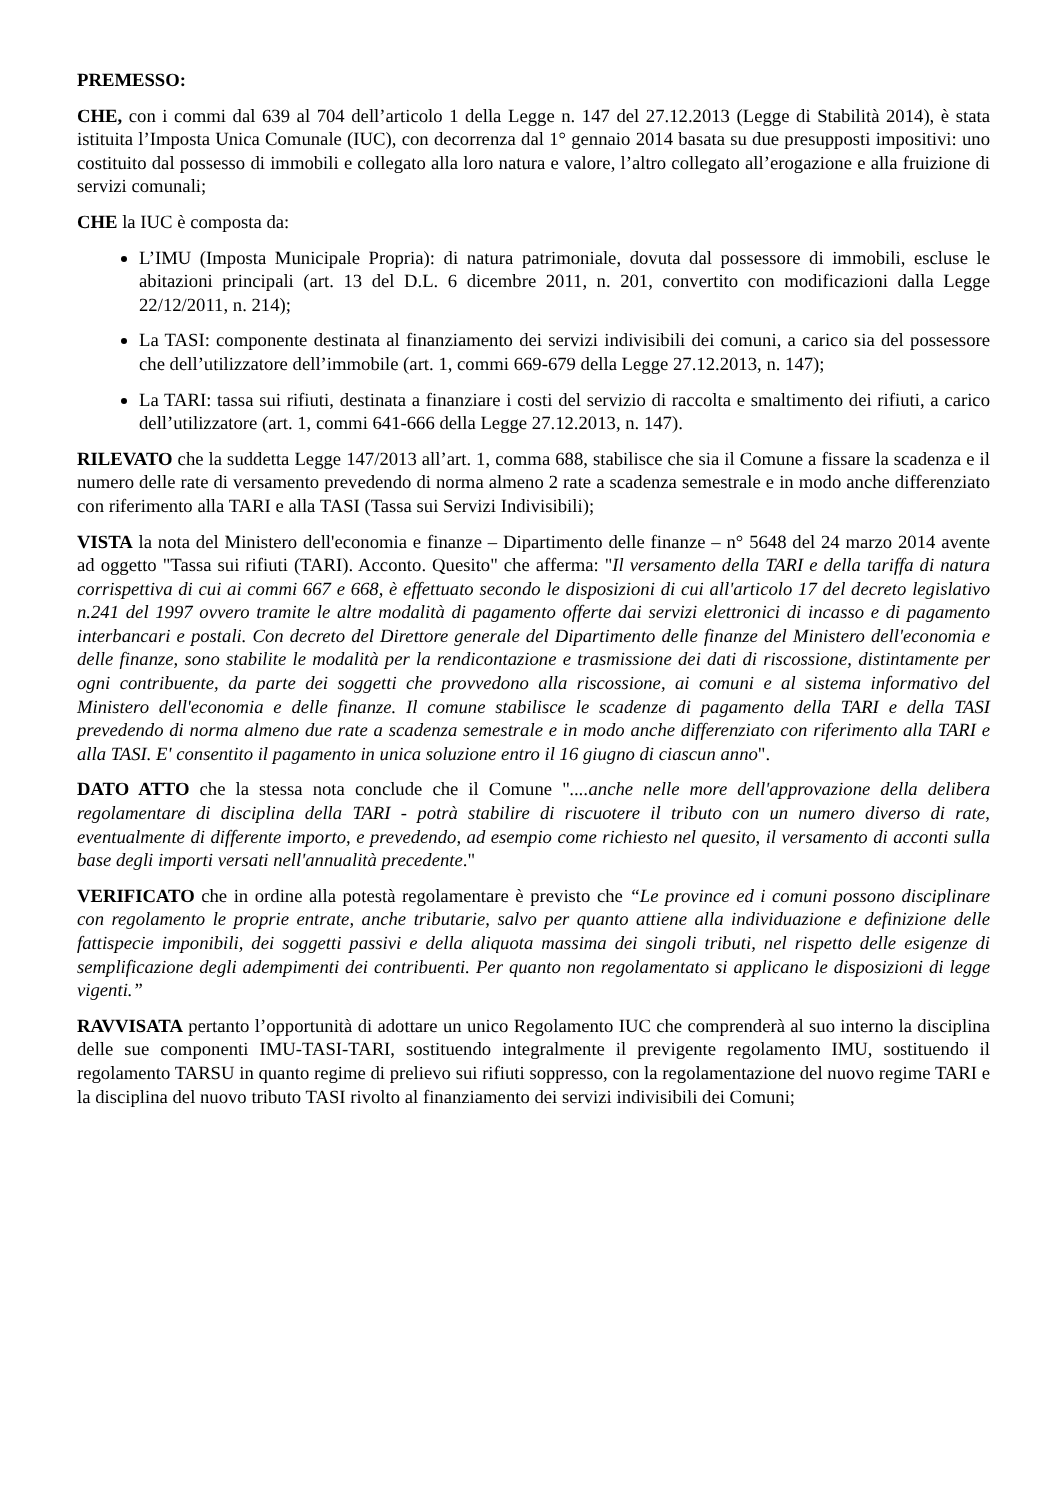PREMESSO:
CHE, con i commi dal 639 al 704 dell’articolo 1 della Legge n. 147 del 27.12.2013 (Legge di Stabilità 2014), è stata istituita l’Imposta Unica Comunale (IUC), con decorrenza dal 1° gennaio 2014 basata su due presupposti impositivi: uno costituito dal possesso di immobili e collegato alla loro natura e valore, l’altro collegato all’erogazione e alla fruizione di servizi comunali;
CHE la IUC è composta da:
L’IMU (Imposta Municipale Propria): di natura patrimoniale, dovuta dal possessore di immobili, escluse le abitazioni principali (art. 13 del D.L. 6 dicembre 2011, n. 201, convertito con modificazioni dalla Legge 22/12/2011, n. 214);
La TASI: componente destinata al finanziamento dei servizi indivisibili dei comuni, a carico sia del possessore che dell’utilizzatore dell’immobile (art. 1, commi 669-679 della Legge 27.12.2013, n. 147);
La TARI: tassa sui rifiuti, destinata a finanziare i costi del servizio di raccolta e smaltimento dei rifiuti, a carico dell’utilizzatore (art. 1, commi 641-666 della Legge 27.12.2013, n. 147).
RILEVATO che la suddetta Legge 147/2013 all’art. 1, comma 688, stabilisce che sia il Comune a fissare la scadenza e il numero delle rate di versamento prevedendo di norma almeno 2 rate a scadenza semestrale e in modo anche differenziato con riferimento alla TARI e alla TASI (Tassa sui Servizi Indivisibili);
VISTA la nota del Ministero dell'economia e finanze – Dipartimento delle finanze – n° 5648 del 24 marzo 2014 avente ad oggetto "Tassa sui rifiuti (TARI). Acconto. Quesito" che afferma: "Il versamento della TARI e della tariffa di natura corrispettiva di cui ai commi 667 e 668, è effettuato secondo le disposizioni di cui all'articolo 17 del decreto legislativo n.241 del 1997 ovvero tramite le altre modalità di pagamento offerte dai servizi elettronici di incasso e di pagamento interbancari e postali. Con decreto del Direttore generale del Dipartimento delle finanze del Ministero dell'economia e delle finanze, sono stabilite le modalità per la rendicontazione e trasmissione dei dati di riscossione, distintamente per ogni contribuente, da parte dei soggetti che provvedono alla riscossione, ai comuni e al sistema informativo del Ministero dell'economia e delle finanze. Il comune stabilisce le scadenze di pagamento della TARI e della TASI prevedendo di norma almeno due rate a scadenza semestrale e in modo anche differenziato con riferimento alla TARI e alla TASI. E' consentito il pagamento in unica soluzione entro il 16 giugno di ciascun anno".
DATO ATTO che la stessa nota conclude che il Comune "....anche nelle more dell'approvazione della delibera regolamentare di disciplina della TARI - potrà stabilire di riscuotere il tributo con un numero diverso di rate, eventualmente di differente importo, e prevedendo, ad esempio come richiesto nel quesito, il versamento di acconti sulla base degli importi versati nell'annualità precedente."
VERIFICATO che in ordine alla potestà regolamentare è previsto che “Le province ed i comuni possono disciplinare con regolamento le proprie entrate, anche tributarie, salvo per quanto attiene alla individuazione e definizione delle fattispecie imponibili, dei soggetti passivi e della aliquota massima dei singoli tributi, nel rispetto delle esigenze di semplificazione degli adempimenti dei contribuenti. Per quanto non regolamentato si applicano le disposizioni di legge vigenti.”
RAVVISATA pertanto l’opportunità di adottare un unico Regolamento IUC che comprenderà al suo interno la disciplina delle sue componenti IMU-TASI-TARI, sostituendo integralmente il previgente regolamento IMU, sostituendo il regolamento TARSU in quanto regime di prelievo sui rifiuti soppresso, con la regolamentazione del nuovo regime TARI e la disciplina del nuovo tributo TASI rivolto al finanziamento dei servizi indivisibili dei Comuni;